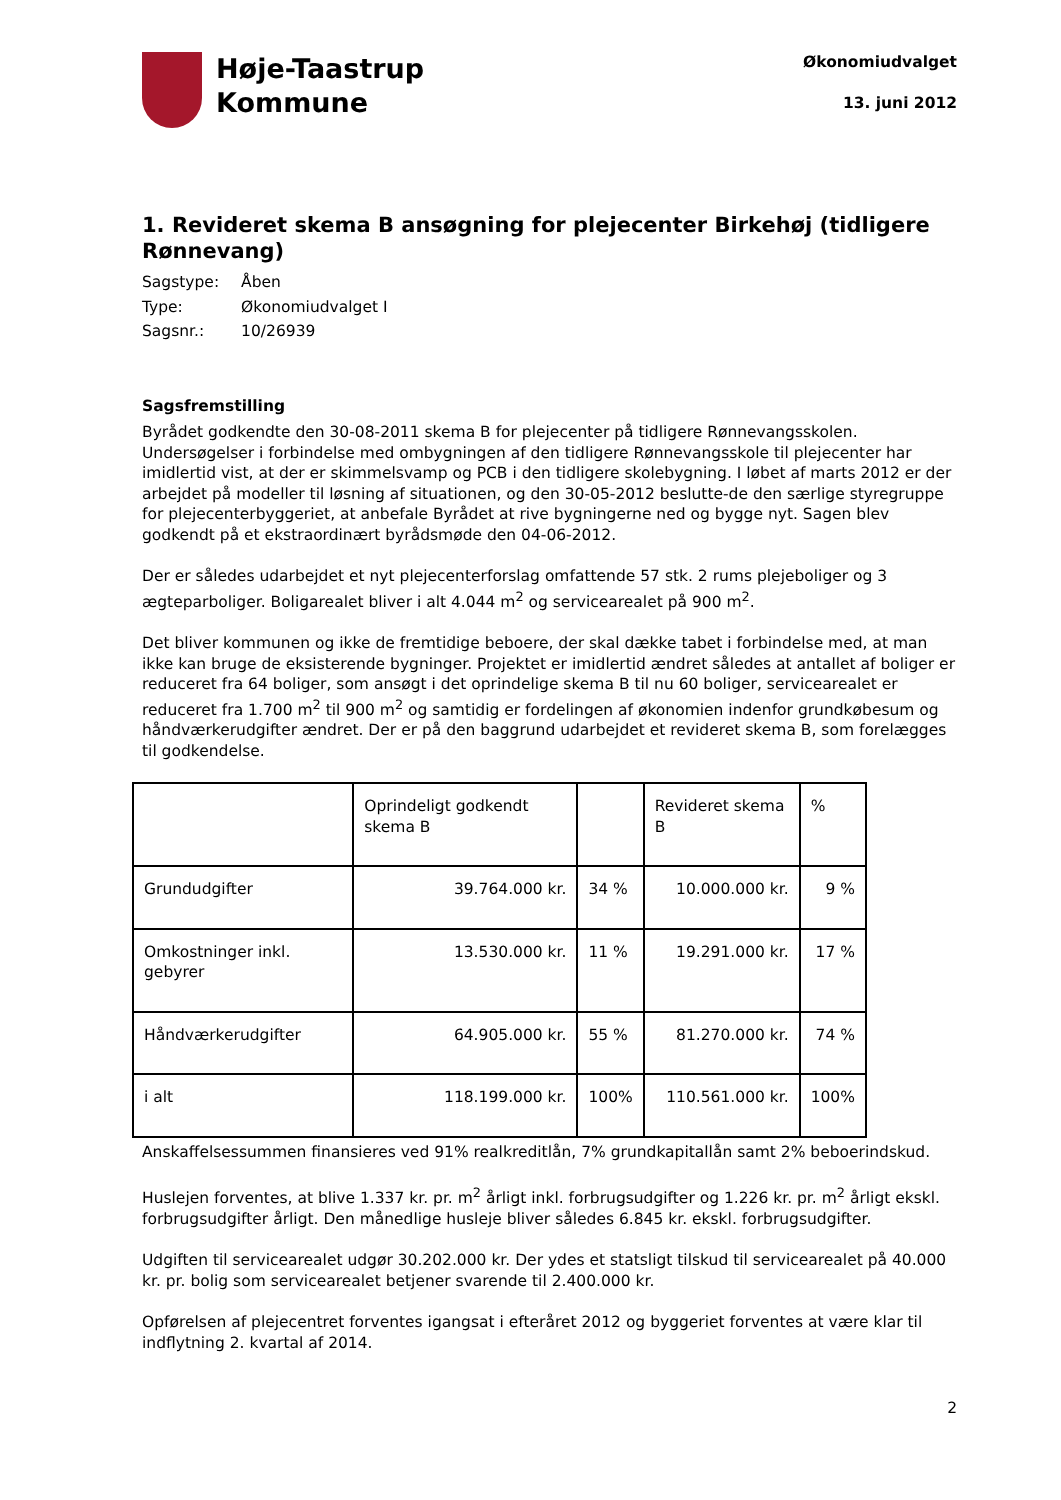Høje-Taastrup
Kommune
Økonomiudvalget
13. juni 2012
1. Revideret skema B ansøgning for plejecenter Birkehøj (tidligere Rønnevang)
| Sagstype: | Åben |
| Type: | Økonomiudvalget I |
| Sagsnr.: | 10/26939 |
Sagsfremstilling
Byrådet godkendte den 30-08-2011 skema B for plejecenter på tidligere Rønnevangsskolen. Undersøgelser i forbindelse med ombygningen af den tidligere Rønnevangsskole til plejecenter har imidlertid vist, at der er skimmelsvamp og PCB i den tidligere skolebygning. I løbet af marts 2012 er der arbejdet på modeller til løsning af situationen, og den 30-05-2012 beslutte-de den særlige styregruppe for plejecenterbyggeriet, at anbefale Byrådet at rive bygningerne ned og bygge nyt. Sagen blev godkendt på et ekstraordinært byrådsmøde den 04-06-2012.
Der er således udarbejdet et nyt plejecenterforslag omfattende 57 stk. 2 rums plejeboliger og 3 ægteparboliger. Boligarealet bliver i alt 4.044 m<sup>2</sup> og servicearealet på 900 m<sup>2</sup>.
Det bliver kommunen og ikke de fremtidige beboere, der skal dække tabet i forbindelse med, at man ikke kan bruge de eksisterende bygninger. Projektet er imidlertid ændret således at antallet af boliger er reduceret fra 64 boliger, som ansøgt i det oprindelige skema B til nu 60 boliger, servicearealet er reduceret fra 1.700 m<sup>2</sup> til 900 m<sup>2</sup> og samtidig er fordelingen af økonomien indenfor grundkøbesum og håndværkerudgifter ændret. Der er på den baggrund udarbejdet et revideret skema B, som forelægges til godkendelse.
| | Oprindeligt godkendt skema B | | Revideret skema B | % |
| Grundudgifter | 39.764.000 kr. | 34 % | 10.000.000 kr. | 9 % |
| Omkostninger inkl. gebyrer | 13.530.000 kr. | 11 % | 19.291.000 kr. | 17 % |
| Håndværkerudgifter | 64.905.000 kr. | 55 % | 81.270.000 kr. | 74 % |
| i alt | 118.199.000 kr. | 100% | 110.561.000 kr. | 100% |
Anskaffelsessummen finansieres ved 91% realkreditlån, 7% grundkapitallån samt 2% beboerindskud.
Huslejen forventes, at blive 1.337 kr. pr. m<sup>2</sup> årligt inkl. forbrugsudgifter og 1.226 kr. pr. m<sup>2</sup> årligt ekskl. forbrugsudgifter årligt. Den månedlige husleje bliver således 6.845 kr. ekskl. forbrugsudgifter.
Udgiften til servicearealet udgør 30.202.000 kr. Der ydes et statsligt tilskud til servicearealet på 40.000 kr. pr. bolig som servicearealet betjener svarende til 2.400.000 kr.
Opførelsen af plejecentret forventes igangsat i efteråret 2012 og byggeriet forventes at være klar til indflytning 2. kvartal af 2014.
2